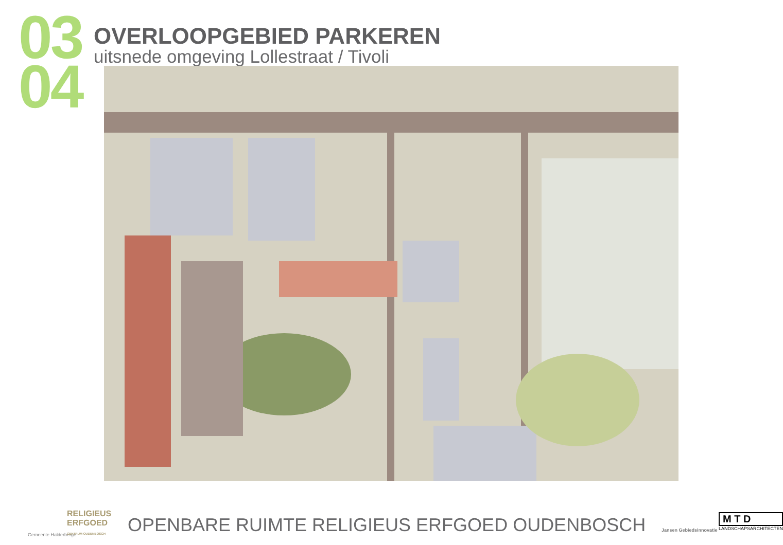03
04
OVERLOOPGEBIED PARKEREN
uitsnede omgeving Lollestraat / Tivoli
Gemeente Halderberge
RELIGIEUS
ERFGOED
CENTRUM OUDENBOSCH
OPENBARE RUIMTE RELIGIEUS ERFGOED OUDENBOSCH
Jansen Gebiedsinnovatie
M T D
LANDSCHAPSARCHITECTEN